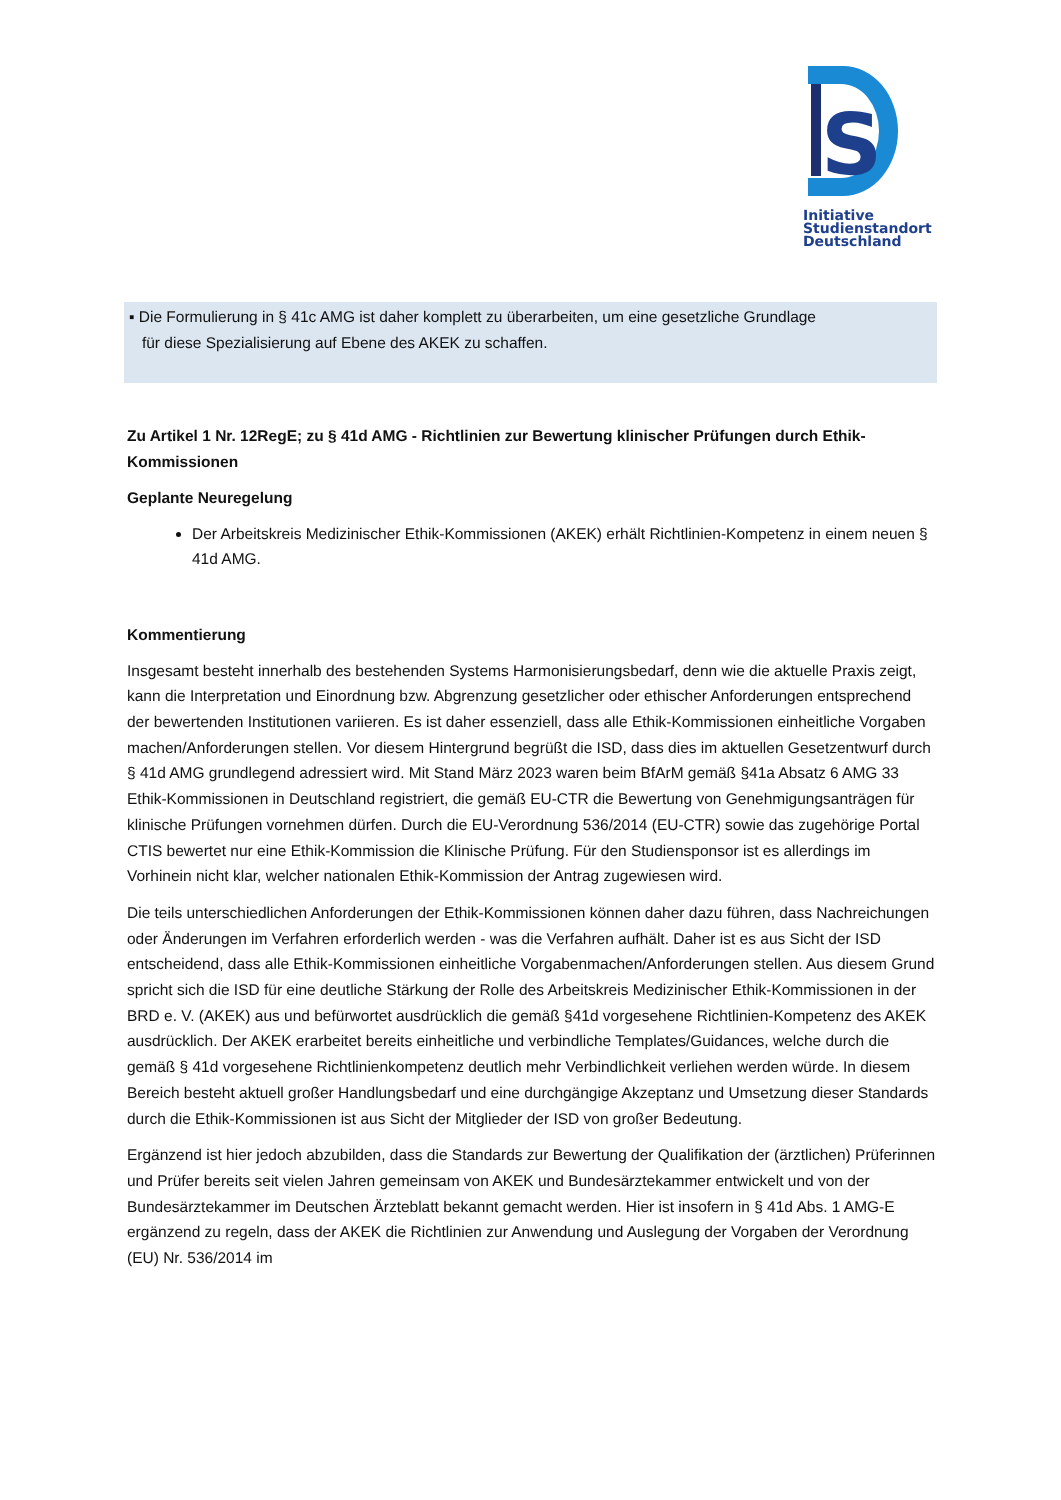S
Initiative
Studienstandort
Deutschland
▪ Die Formulierung in § 41c AMG ist daher komplett zu überarbeiten, um eine gesetzliche Grundlage
für diese Spezialisierung auf Ebene des AKEK zu schaffen.
Zu Artikel 1 Nr. 12RegE; zu § 41d AMG - Richtlinien zur Bewertung klinischer Prüfungen durch Ethik-Kommissionen
Geplante Neuregelung
Der Arbeitskreis Medizinischer Ethik-Kommissionen (AKEK) erhält Richtlinien-Kompetenz in einem neuen § 41d AMG.
Kommentierung
Insgesamt besteht innerhalb des bestehenden Systems Harmonisierungsbedarf, denn wie die aktuelle Praxis zeigt, kann die Interpretation und Einordnung bzw. Abgrenzung gesetzlicher oder ethischer Anforderungen entsprechend der bewertenden Institutionen variieren. Es ist daher essenziell, dass alle Ethik-Kommissionen einheitliche Vorgaben machen/Anforderungen stellen. Vor diesem Hintergrund begrüßt die ISD, dass dies im aktuellen Gesetzentwurf durch § 41d AMG grundlegend adressiert wird. Mit Stand März 2023 waren beim BfArM gemäß §41a Absatz 6 AMG 33 Ethik-Kommissionen in Deutschland registriert, die gemäß EU-CTR die Bewertung von Genehmigungsanträgen für klinische Prüfungen vornehmen dürfen. Durch die EU-Verordnung 536/2014 (EU-CTR) sowie das zugehörige Portal CTIS bewertet nur eine Ethik-Kommission die Klinische Prüfung. Für den Studiensponsor ist es allerdings im Vorhinein nicht klar, welcher nationalen Ethik-Kommission der Antrag zugewiesen wird.
Die teils unterschiedlichen Anforderungen der Ethik-Kommissionen können daher dazu führen, dass Nachreichungen oder Änderungen im Verfahren erforderlich werden - was die Verfahren aufhält. Daher ist es aus Sicht der ISD entscheidend, dass alle Ethik-Kommissionen einheitliche Vorgabenmachen/Anforderungen stellen. Aus diesem Grund spricht sich die ISD für eine deutliche Stärkung der Rolle des Arbeitskreis Medizinischer Ethik-Kommissionen in der BRD e. V. (AKEK) aus und befürwortet ausdrücklich die gemäß §41d vorgesehene Richtlinien-Kompetenz des AKEK ausdrücklich. Der AKEK erarbeitet bereits einheitliche und verbindliche Templates/Guidances, welche durch die gemäß § 41d vorgesehene Richtlinienkompetenz deutlich mehr Verbindlichkeit verliehen werden würde. In diesem Bereich besteht aktuell großer Handlungsbedarf und eine durchgängige Akzeptanz und Umsetzung dieser Standards durch die Ethik-Kommissionen ist aus Sicht der Mitglieder der ISD von großer Bedeutung.
Ergänzend ist hier jedoch abzubilden, dass die Standards zur Bewertung der Qualifikation der (ärztlichen) Prüferinnen und Prüfer bereits seit vielen Jahren gemeinsam von AKEK und Bundesärztekammer entwickelt und von der Bundesärztekammer im Deutschen Ärzteblatt bekannt gemacht werden. Hier ist insofern in § 41d Abs. 1 AMG-E ergänzend zu regeln, dass der AKEK die Richtlinien zur Anwendung und Auslegung der Vorgaben der Verordnung (EU) Nr. 536/2014 im